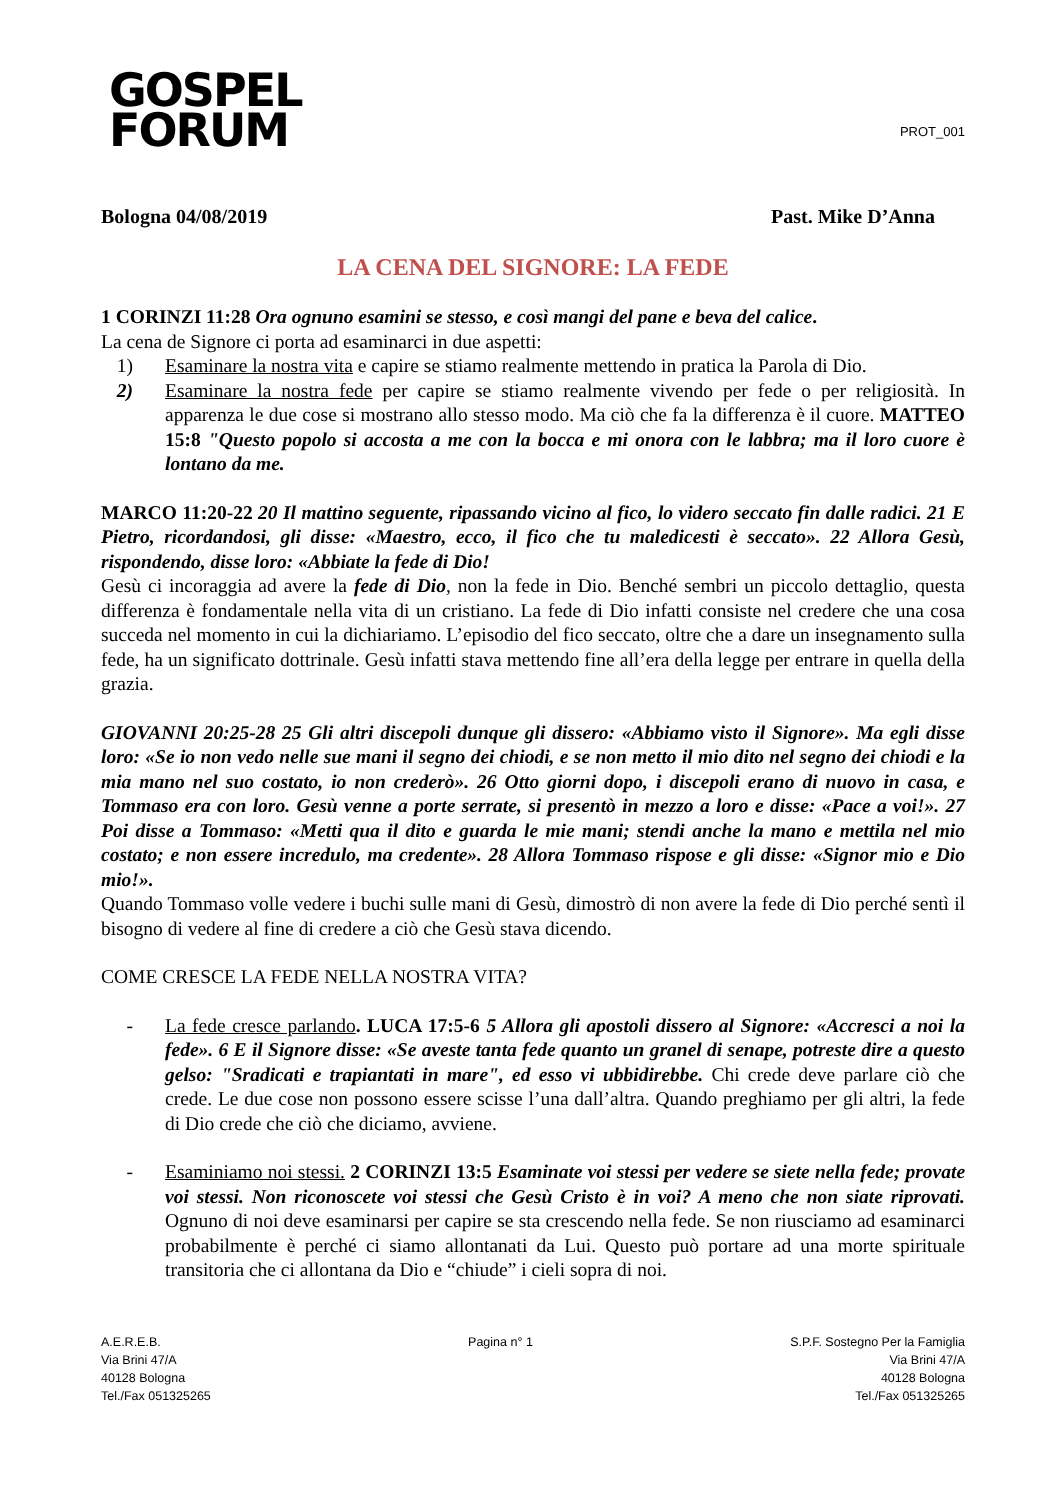GOSPEL
FORUM
PROT_001
Bologna 04/08/2019 Past. Mike D’Anna
LA CENA DEL SIGNORE: LA FEDE
1 CORINZI 11:28 Ora ognuno esamini se stesso, e così mangi del pane e beva del calice.
La cena de Signore ci porta ad esaminarci in due aspetti:
1) Esaminare la nostra vita e capire se stiamo realmente mettendo in pratica la Parola di Dio.
2) Esaminare la nostra fede per capire se stiamo realmente vivendo per fede o per religiosità. In apparenza le due cose si mostrano allo stesso modo. Ma ciò che fa la differenza è il cuore. MATTEO 15:8 "Questo popolo si accosta a me con la bocca e mi onora con le labbra; ma il loro cuore è lontano da me.
MARCO 11:20-22 20 Il mattino seguente, ripassando vicino al fico, lo videro seccato fin dalle radici. 21 E Pietro, ricordandosi, gli disse: «Maestro, ecco, il fico che tu maledicesti è seccato». 22 Allora Gesù, rispondendo, disse loro: «Abbiate la fede di Dio!
Gesù ci incoraggia ad avere la fede di Dio, non la fede in Dio. Benché sembri un piccolo dettaglio, questa differenza è fondamentale nella vita di un cristiano. La fede di Dio infatti consiste nel credere che una cosa succeda nel momento in cui la dichiariamo. L’episodio del fico seccato, oltre che a dare un insegnamento sulla fede, ha un significato dottrinale. Gesù infatti stava mettendo fine all’era della legge per entrare in quella della grazia.
GIOVANNI 20:25-28 25 Gli altri discepoli dunque gli dissero: «Abbiamo visto il Signore». Ma egli disse loro: «Se io non vedo nelle sue mani il segno dei chiodi, e se non metto il mio dito nel segno dei chiodi e la mia mano nel suo costato, io non crederò». 26 Otto giorni dopo, i discepoli erano di nuovo in casa, e Tommaso era con loro. Gesù venne a porte serrate, si presentò in mezzo a loro e disse: «Pace a voi!». 27 Poi disse a Tommaso: «Metti qua il dito e guarda le mie mani; stendi anche la mano e mettila nel mio costato; e non essere incredulo, ma credente». 28 Allora Tommaso rispose e gli disse: «Signor mio e Dio mio!».
Quando Tommaso volle vedere i buchi sulle mani di Gesù, dimostrò di non avere la fede di Dio perché sentì il bisogno di vedere al fine di credere a ciò che Gesù stava dicendo.
COME CRESCE LA FEDE NELLA NOSTRA VITA?
- La fede cresce parlando. LUCA 17:5-6 5 Allora gli apostoli dissero al Signore: «Accresci a noi la fede». 6 E il Signore disse: «Se aveste tanta fede quanto un granel di senape, potreste dire a questo gelso: "Sradicati e trapiantati in mare", ed esso vi ubbidirebbe. Chi crede deve parlare ciò che crede. Le due cose non possono essere scisse l’una dall’altra. Quando preghiamo per gli altri, la fede di Dio crede che ciò che diciamo, avviene.
- Esaminiamo noi stessi. 2 CORINZI 13:5 Esaminate voi stessi per vedere se siete nella fede; provate voi stessi. Non riconoscete voi stessi che Gesù Cristo è in voi? A meno che non siate riprovati. Ognuno di noi deve esaminarsi per capire se sta crescendo nella fede. Se non riusciamo ad esaminarci probabilmente è perché ci siamo allontanati da Lui. Questo può portare ad una morte spirituale transitoria che ci allontana da Dio e “chiude” i cieli sopra di noi.
A.E.R.E.B.
Via Brini 47/A
40128 Bologna
Tel./Fax 051325265
Pagina n° 1 S.P.F. Sostegno Per la Famiglia
Via Brini 47/A
40128 Bologna
Tel./Fax 051325265